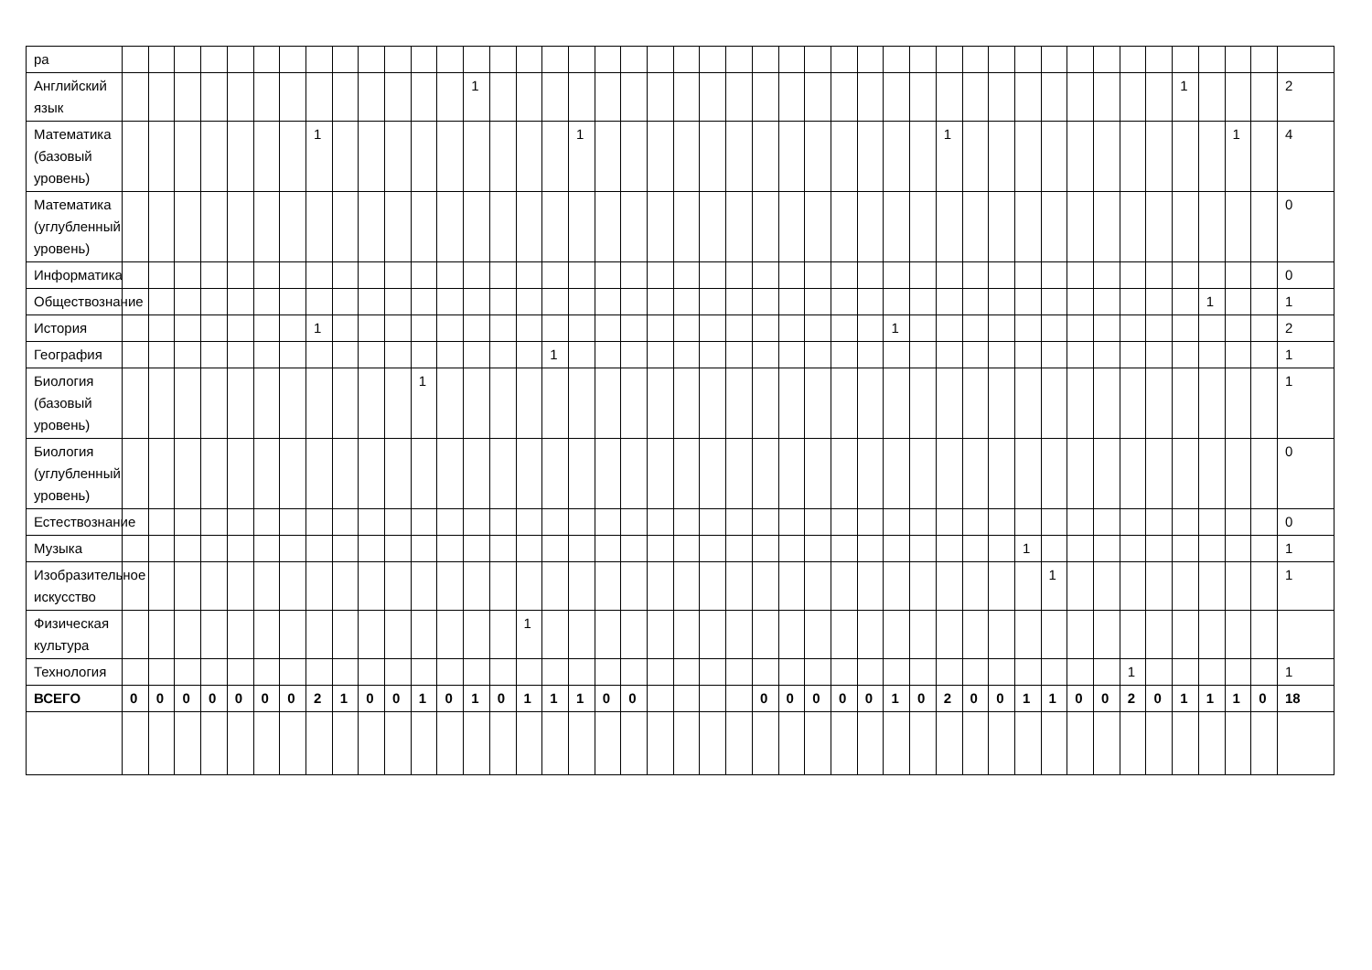| ра | | | | | | | | | | | | | | | | | | | | | | | | | | | | | | | | | | | | | | | | | | | | | |
| Английский язык | | | | | | | | | | | | | | 1 | | | | | | | | | | | | | | | | | | | | | | | | | | | 1 | | | | 2 |
| Математика (базовый уровень) | | | | | | | | 1 | | | | | | | | | | 1 | | | | | | | | | | | | | | 1 | | | | | | | | | | | 1 | | 4 |
| Математика (углубленный уровень) | | | | | | | | | | | | | | | | | | | | | | | | | | | | | | | | | | | | | | | | | | | | | 0 |
| Информатика | | | | | | | | | | | | | | | | | | | | | | | | | | | | | | | | | | | | | | | | | | | | | 0 |
| Обществознание | | | | | | | | | | | | | | | | | | | | | | | | | | | | | | | | | | | | | | | | | | 1 | | | 1 |
| История | | | | | | | | 1 | | | | | | | | | | | | | | | | | | | | | | 1 | | | | | | | | | | | | | | | 2 |
| География | | | | | | | | | | | | | | | | | 1 | | | | | | | | | | | | | | | | | | | | | | | | | | | | 1 |
| Биология (базовый уровень) | | | | | | | | | | | | 1 | | | | | | | | | | | | | | | | | | | | | | | | | | | | | | | | | 1 |
| Биология (углубленный уровень) | | | | | | | | | | | | | | | | | | | | | | | | | | | | | | | | | | | | | | | | | | | | | 0 |
| Естествознание | | | | | | | | | | | | | | | | | | | | | | | | | | | | | | | | | | | | | | | | | | | | | 0 |
| Музыка | | | | | | | | | | | | | | | | | | | | | | | | | | | | | | | | | | | 1 | | | | | | | | | | 1 |
| Изобразительное искусство | | | | | | | | | | | | | | | | | | | | | | | | | | | | | | | | | | | | 1 | | | | | | | | | 1 |
| Физическая культура | | | | | | | | | | | | | | | | 1 | | | | | | | | | | | | | | | | | | | | | | | | | | | | | |
| Технология | | | | | | | | | | | | | | | | | | | | | | | | | | | | | | | | | | | | | | | 1 | | | | | | 1 |
| ВСЕГО | 0 | 0 | 0 | 0 | 0 | 0 | 0 | 2 | 1 | 0 | 0 | 1 | 0 | 1 | 0 | 1 | 1 | 1 | 0 | 0 | | | | | 0 | 0 | 0 | 0 | 0 | 1 | 0 | 2 | 0 | 0 | 1 | 1 | 0 | 0 | 2 | 0 | 1 | 1 | 1 | 0 | 18 |